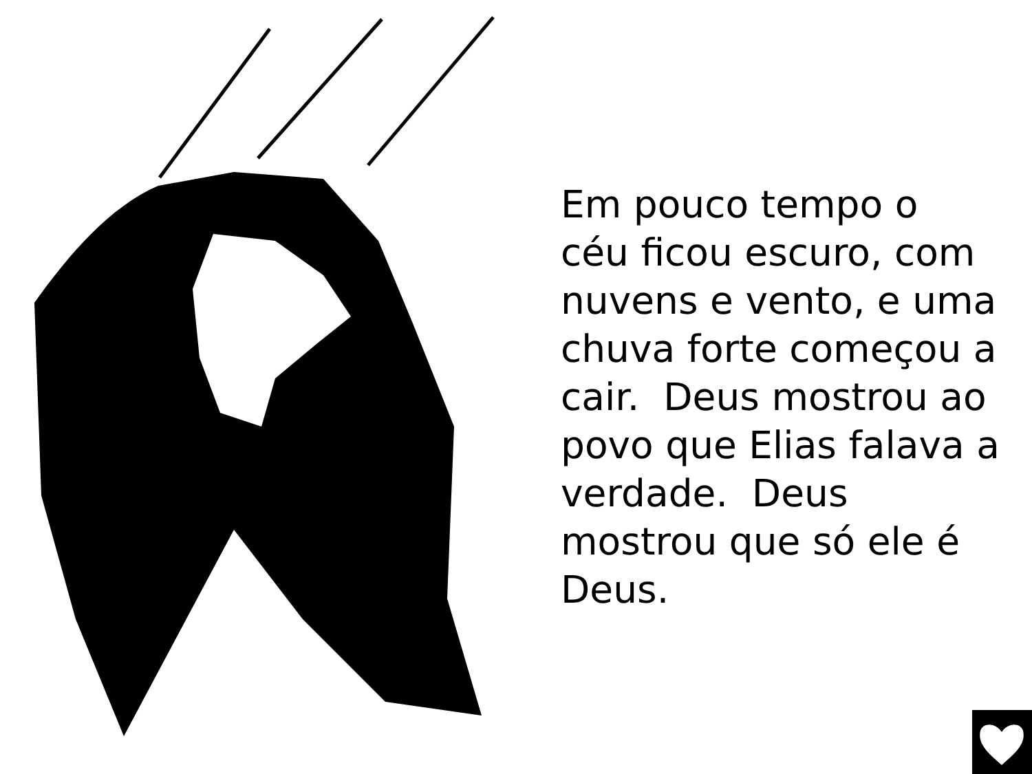Em pouco tempo o
céu ficou escuro, com nuvens e vento, e uma chuva forte começou a cair. Deus mostrou ao povo que Elias falava a verdade. Deus mostrou que só ele é Deus.